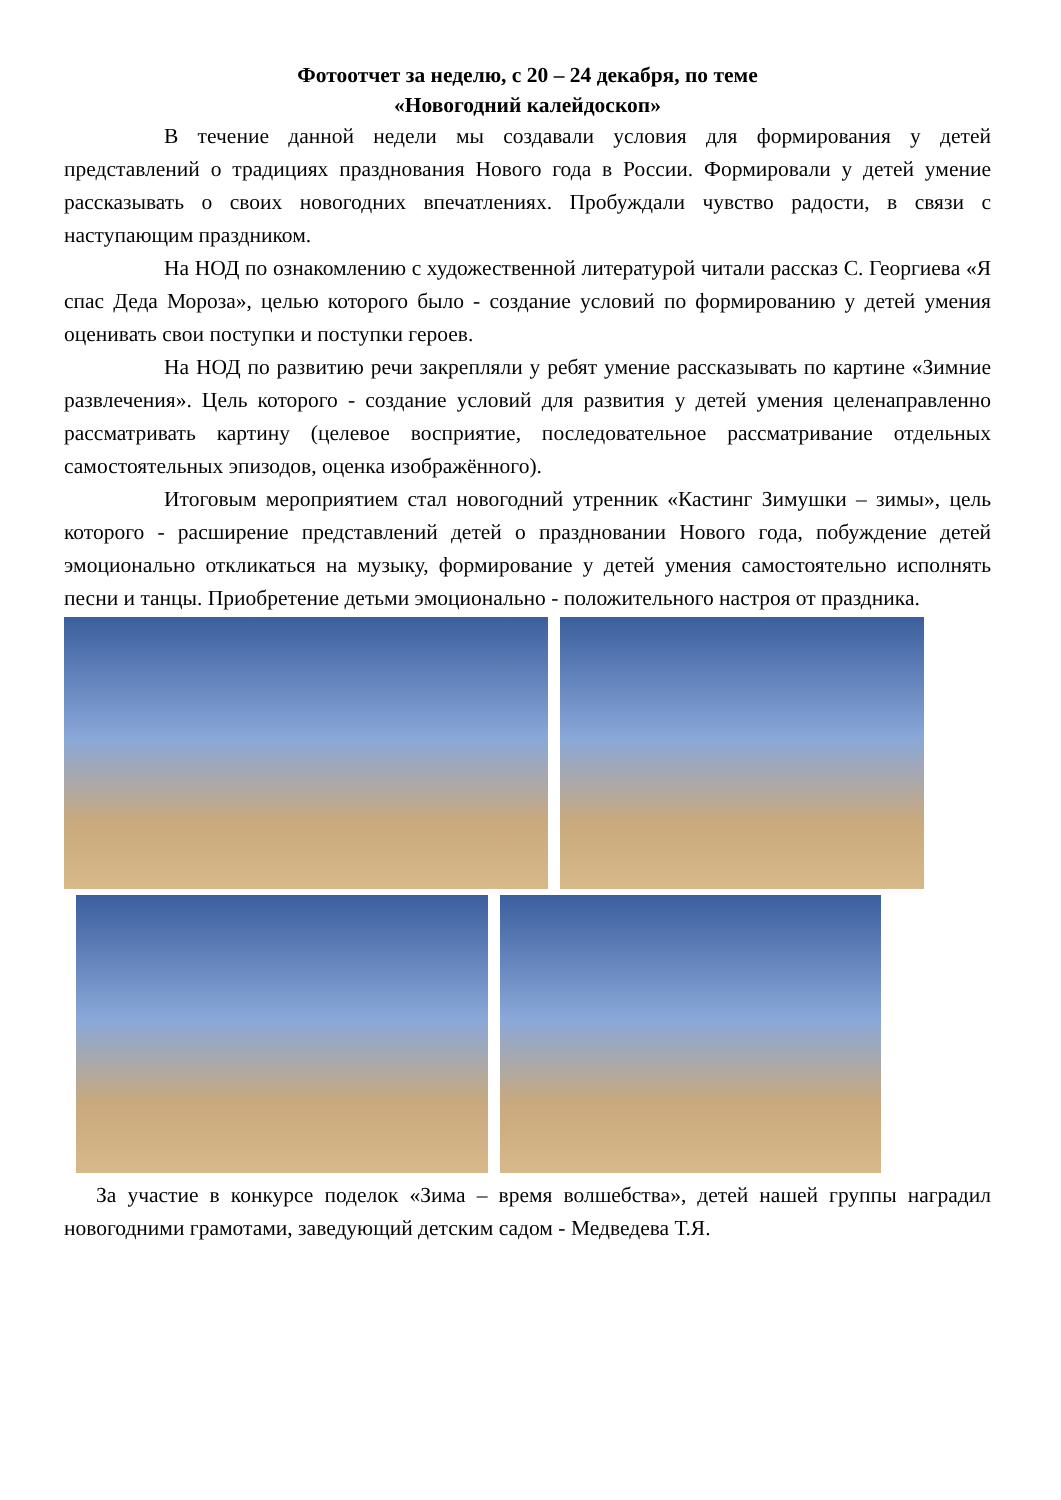Фотоотчет за неделю, с 20 – 24 декабря, по теме
«Новогодний калейдоскоп»
В течение данной недели мы создавали условия для формирования у детей представлений о традициях празднования Нового года в России. Формировали у детей умение рассказывать о своих новогодних впечатлениях. Пробуждали чувство радости, в связи с наступающим праздником.
На НОД по ознакомлению с художественной литературой читали рассказ С. Георгиева «Я спас Деда Мороза», целью которого было - создание условий по формированию у детей умения оценивать свои поступки и поступки героев.
На НОД по развитию речи закрепляли у ребят умение рассказывать по картине «Зимние развлечения». Цель которого - создание условий для развития у детей умения целенаправленно рассматривать картину (целевое восприятие, последовательное рассматривание отдельных самостоятельных эпизодов, оценка изображённого).
Итоговым мероприятием стал новогодний утренник «Кастинг Зимушки – зимы», цель которого - расширение представлений детей о праздновании Нового года, побуждение детей эмоционально откликаться на музыку, формирование у детей умения самостоятельно исполнять песни и танцы. Приобретение детьми эмоционально - положительного настроя от праздника.
За участие в конкурсе поделок «Зима – время волшебства», детей нашей группы наградил новогодними грамотами, заведующий детским садом - Медведева Т.Я.